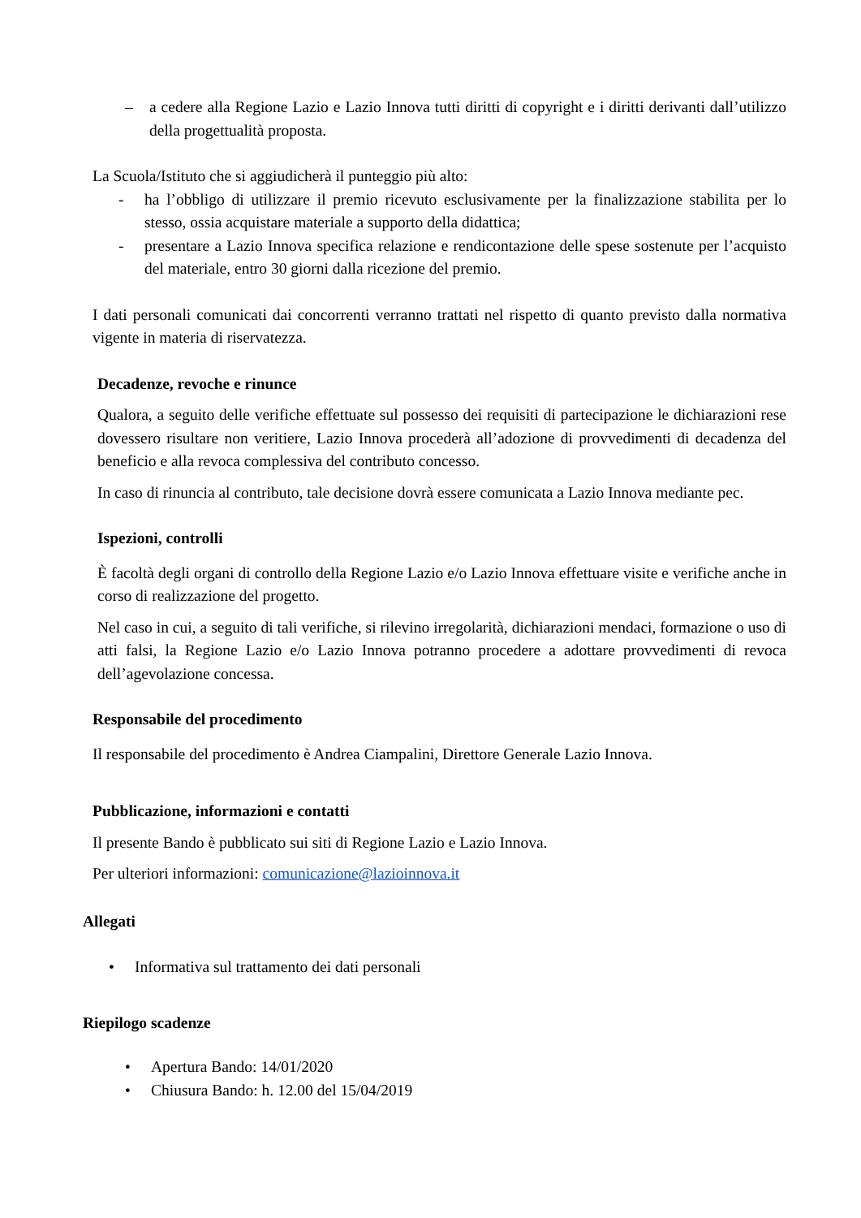– a cedere alla Regione Lazio e Lazio Innova tutti diritti di copyright e i diritti derivanti dall’utilizzo della progettualità proposta.
La Scuola/Istituto che si aggiudicherà il punteggio più alto:
- ha l’obbligo di utilizzare il premio ricevuto esclusivamente per la finalizzazione stabilita per lo stesso, ossia acquistare materiale a supporto della didattica;
- presentare a Lazio Innova specifica relazione e rendicontazione delle spese sostenute per l’acquisto del materiale, entro 30 giorni dalla ricezione del premio.
I dati personali comunicati dai concorrenti verranno trattati nel rispetto di quanto previsto dalla normativa vigente in materia di riservatezza.
Decadenze, revoche e rinunce
Qualora, a seguito delle verifiche effettuate sul possesso dei requisiti di partecipazione le dichiarazioni rese dovessero risultare non veritiere, Lazio Innova procederà all’adozione di provvedimenti di decadenza del beneficio e alla revoca complessiva del contributo concesso.
In caso di rinuncia al contributo, tale decisione dovrà essere comunicata a Lazio Innova mediante pec.
Ispezioni, controlli
È facoltà degli organi di controllo della Regione Lazio e/o Lazio Innova effettuare visite e verifiche anche in corso di realizzazione del progetto.
Nel caso in cui, a seguito di tali verifiche, si rilevino irregolarità, dichiarazioni mendaci, formazione o uso di atti falsi, la Regione Lazio e/o Lazio Innova potranno procedere a adottare provvedimenti di revoca dell’agevolazione concessa.
Responsabile del procedimento
Il responsabile del procedimento è Andrea Ciampalini, Direttore Generale Lazio Innova.
Pubblicazione, informazioni e contatti
Il presente Bando è pubblicato sui siti di Regione Lazio e Lazio Innova.
Per ulteriori informazioni: comunicazione@lazioinnova.it
Allegati
• Informativa sul trattamento dei dati personali
Riepilogo scadenze
• Apertura Bando: 14/01/2020
• Chiusura Bando: h. 12.00 del 15/04/2019